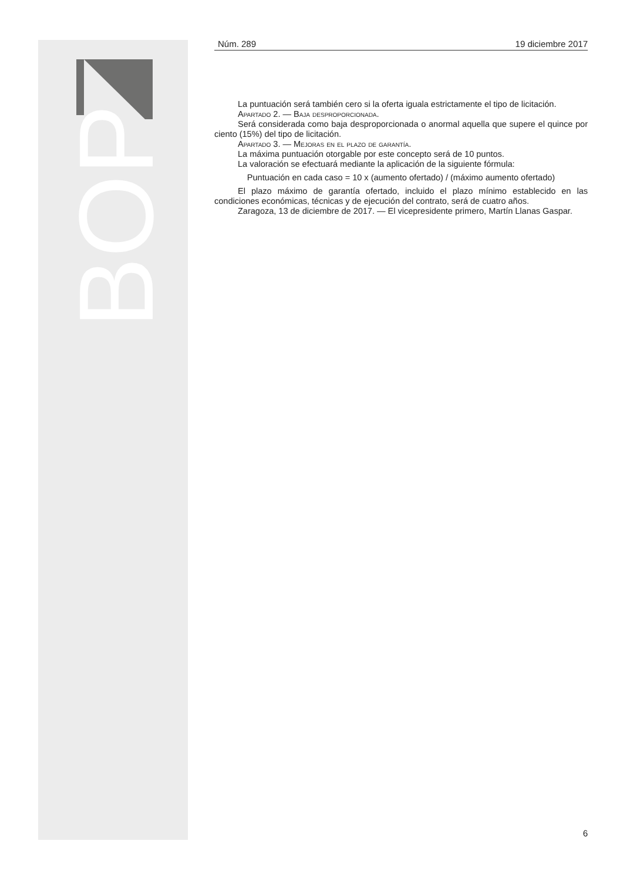BOP
Núm. 289 19 diciembre 2017
La puntuación será también cero si la oferta iguala estrictamente el tipo de licitación.
Apartado 2. — Baja desproporcionada.
Será considerada como baja desproporcionada o anormal aquella que supere el quince por ciento (15%) del tipo de licitación.
Apartado 3. — Mejoras en el plazo de garantía.
La máxima puntuación otorgable por este concepto será de 10 puntos.
La valoración se efectuará mediante la aplicación de la siguiente fórmula:
Puntuación en cada caso = 10 x (aumento ofertado) / (máximo aumento ofertado)
El plazo máximo de garantía ofertado, incluido el plazo mínimo establecido en las condiciones económicas, técnicas y de ejecución del contrato, será de cuatro años.
Zaragoza, 13 de diciembre de 2017. — El vicepresidente primero, Martín Llanas Gaspar.
6